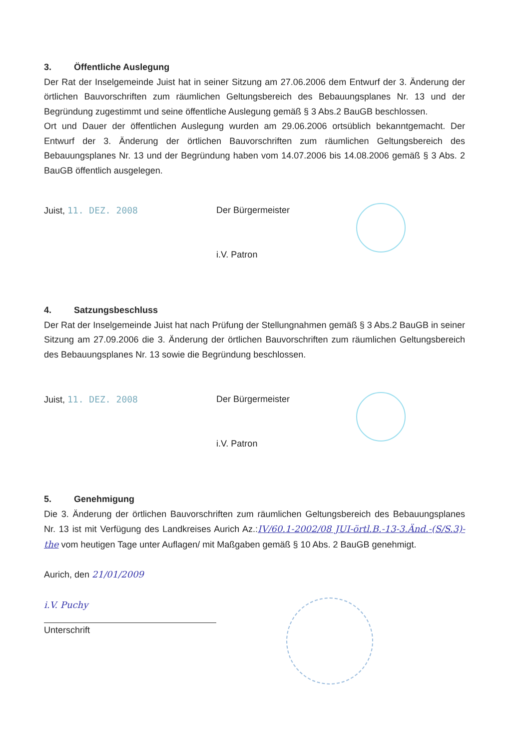3. Öffentliche Auslegung
Der Rat der Inselgemeinde Juist hat in seiner Sitzung am 27.06.2006 dem Entwurf der 3. Änderung der örtlichen Bauvorschriften zum räumlichen Geltungsbereich des Bebauungsplanes Nr. 13 und der Begründung zugestimmt und seine öffentliche Auslegung gemäß § 3 Abs.2 BauGB beschlossen.
Ort und Dauer der öffentlichen Auslegung wurden am 29.06.2006 ortsüblich bekanntgemacht. Der Entwurf der 3. Änderung der örtlichen Bauvorschriften zum räumlichen Geltungsbereich des Bebauungsplanes Nr. 13 und der Begründung haben vom 14.07.2006 bis 14.08.2006 gemäß § 3 Abs. 2 BauGB öffentlich ausgelegen.
Juist, 11. DEZ. 2008 Der Bürgermeister
i.V. Patron
4. Satzungsbeschluss
Der Rat der Inselgemeinde Juist hat nach Prüfung der Stellungnahmen gemäß § 3 Abs.2 BauGB in seiner Sitzung am 27.09.2006 die 3. Änderung der örtlichen Bauvorschriften zum räumlichen Geltungsbereich des Bebauungsplanes Nr. 13 sowie die Begründung beschlossen.
Juist, 11. DEZ. 2008 Der Bürgermeister
i.V. Patron
5. Genehmigung
Die 3. Änderung der örtlichen Bauvorschriften zum räumlichen Geltungsbereich des Bebauungsplanes Nr. 13 ist mit Verfügung des Landkreises Aurich Az.:IV/60.1-2002/08 JUI-örtl.B.-13-3.Änd.-(S/S.3)-the vom heutigen Tage unter Auflagen/ mit Maßgaben gemäß § 10 Abs. 2 BauGB genehmigt.
Aurich, den 21/01/2009
i.V. Puchy
Unterschrift